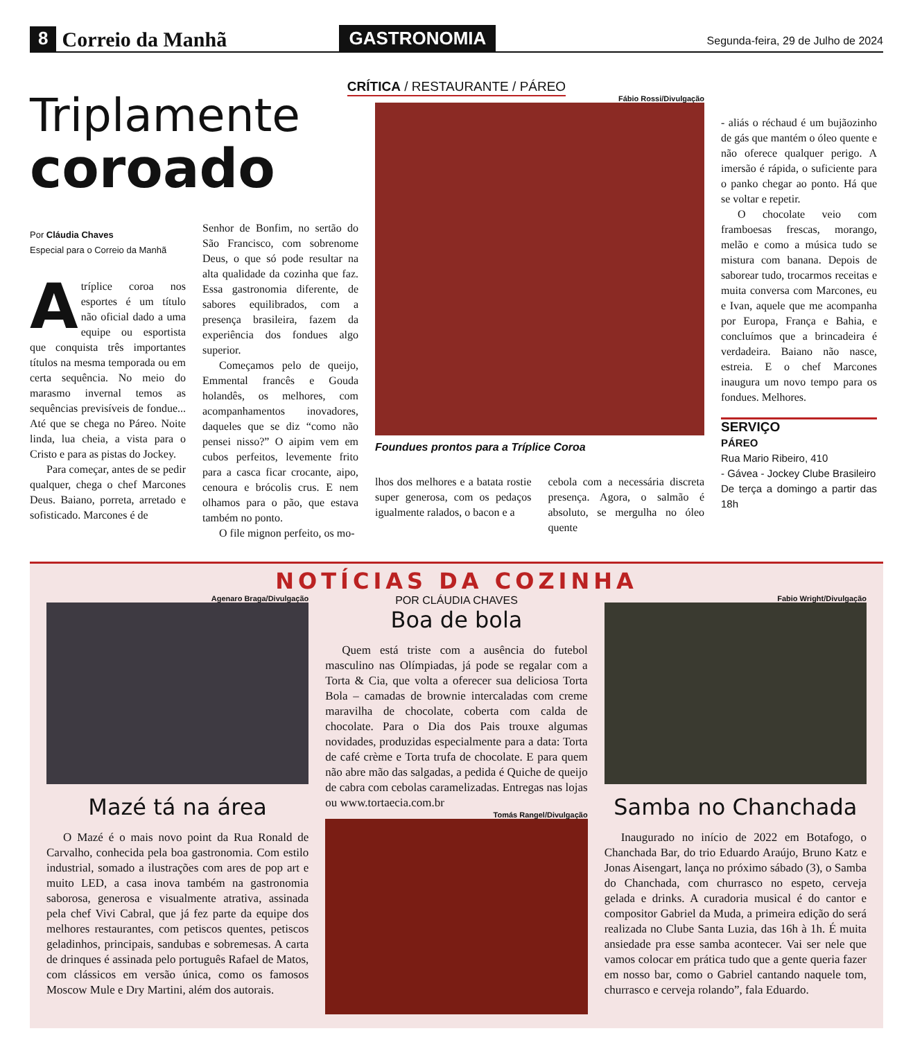8 Correio da Manhã GASTRONOMIA Segunda-feira, 29 de Julho de 2024
CRÍTICA / RESTAURANTE / PÁREO
Triplamente
coroado
Fábio Rossi/Divulgação
Foundues prontos para a Tríplice Coroa
lhos dos melhores e a batata rostie super generosa, com os pedaços igualmente ralados, o bacon e a
cebola com a necessária discreta presença. Agora, o salmão é absoluto, se mergulha no óleo quente
- aliás o réchaud é um bujãozinho de gás que mantém o óleo quente e não oferece qualquer perigo. A imersão é rápida, o suficiente para o panko chegar ao ponto. Há que se voltar e repetir.
O chocolate veio com framboesas frescas, morango, melão e como a música tudo se mistura com banana. Depois de saborear tudo, trocarmos receitas e muita conversa com Marcones, eu e Ivan, aquele que me acompanha por Europa, França e Bahia, e concluímos que a brincadeira é verdadeira. Baiano não nasce, estreia. E o chef Marcones inaugura um novo tempo para os fondues. Melhores.
SERVIÇO
PÁREO
Rua Mario Ribeiro, 410
- Gávea - Jockey Clube Brasileiro
De terça a domingo a partir das 18h
Por Cláudia Chaves
Especial para o Correio da Manhã
Atríplice coroa nos esportes é um título não oficial dado a uma equipe ou esportista que conquista três importantes títulos na mesma temporada ou em certa sequência. No meio do marasmo invernal temos as sequências previsíveis de fondue... Até que se chega no Páreo. Noite linda, lua cheia, a vista para o Cristo e para as pistas do Jockey.
Para começar, antes de se pedir qualquer, chega o chef Marcones Deus. Baiano, porreta, arretado e sofisticado. Marcones é de
Senhor de Bonfim, no sertão do São Francisco, com sobrenome Deus, o que só pode resultar na alta qualidade da cozinha que faz. Essa gastronomia diferente, de sabores equilibrados, com a presença brasileira, fazem da experiência dos fondues algo superior.
Começamos pelo de queijo, Emmental francês e Gouda holandês, os melhores, com acompanhamentos inovadores, daqueles que se diz “como não pensei nisso?” O aipim vem em cubos perfeitos, levemente frito para a casca ficar crocante, aipo, cenoura e brócolis crus. E nem olhamos para o pão, que estava também no ponto.
O file mignon perfeito, os mo-
NOTÍCIAS DA COZINHA
Agenaro Braga/Divulgação
Mazé tá na área
O Mazé é o mais novo point da Rua Ronald de Carvalho, conhecida pela boa gastronomia. Com estilo industrial, somado a ilustrações com ares de pop art e muito LED, a casa inova também na gastronomia saborosa, generosa e visualmente atrativa, assinada pela chef Vivi Cabral, que já fez parte da equipe dos melhores restaurantes, com petiscos quentes, petiscos geladinhos, principais, sandubas e sobremesas. A carta de drinques é assinada pelo português Rafael de Matos, com clássicos em versão única, como os famosos Moscow Mule e Dry Martini, além dos autorais.
POR CLÁUDIA CHAVES
Boa de bola
Quem está triste com a ausência do futebol masculino nas Olímpiadas, já pode se regalar com a Torta & Cia, que volta a oferecer sua deliciosa Torta Bola – camadas de brownie intercaladas com creme maravilha de chocolate, coberta com calda de chocolate. Para o Dia dos Pais trouxe algumas novidades, produzidas especialmente para a data: Torta de café crème e Torta trufa de chocolate. E para quem não abre mão das salgadas, a pedida é Quiche de queijo de cabra com cebolas caramelizadas. Entregas nas lojas ou www.tortaecia.com.br
Tomás Rangel/Divulgação
Fabio Wright/Divulgação
Samba no Chanchada
Inaugurado no início de 2022 em Botafogo, o Chanchada Bar, do trio Eduardo Araújo, Bruno Katz e Jonas Aisengart, lança no próximo sábado (3), o Samba do Chanchada, com churrasco no espeto, cerveja gelada e drinks. A curadoria musical é do cantor e compositor Gabriel da Muda, a primeira edição do será realizada no Clube Santa Luzia, das 16h à 1h. É muita ansiedade pra esse samba acontecer. Vai ser nele que vamos colocar em prática tudo que a gente queria fazer em nosso bar, como o Gabriel cantando naquele tom, churrasco e cerveja rolando”, fala Eduardo.